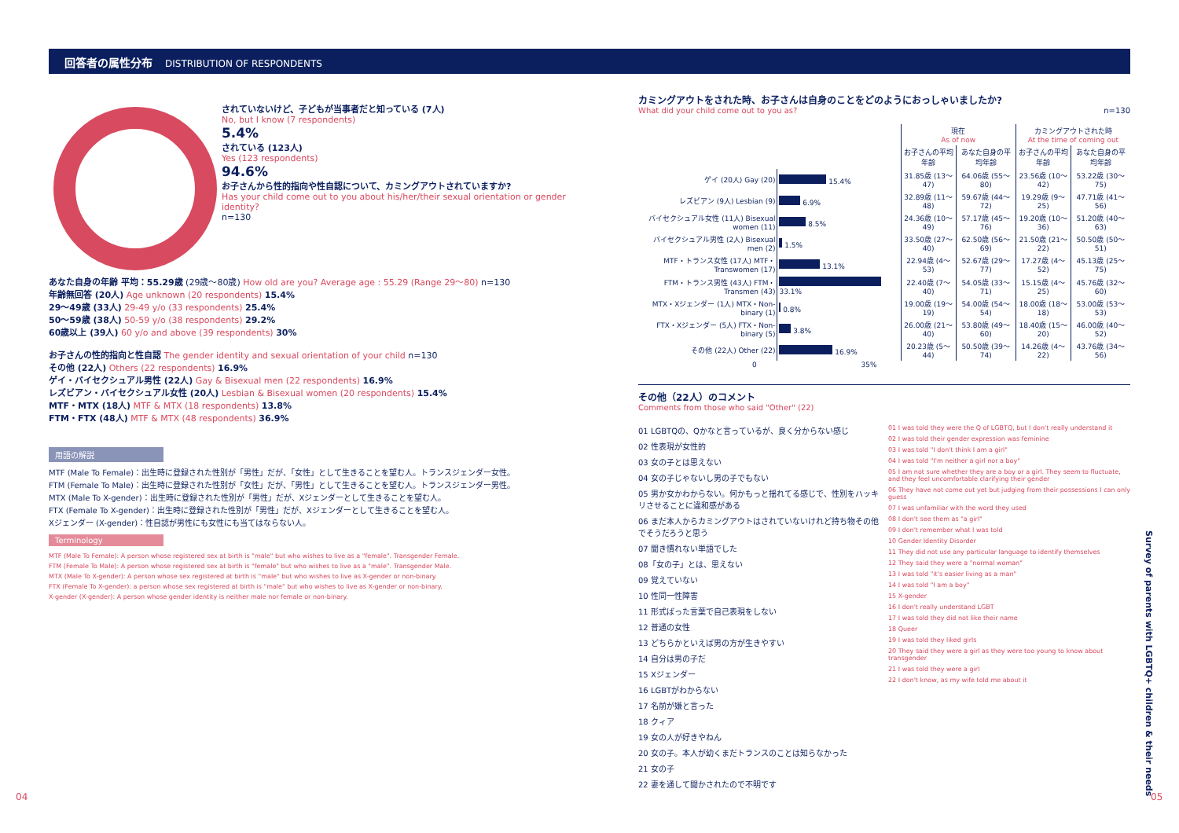回答者の属性分布 DISTRIBUTION OF RESPONDENTS
されていないけど、子どもが当事者だと知っている (7人)
No, but I know (7 respondents)
5.4%
されている (123人)
Yes (123 respondents)
94.6%
お子さんから性的指向や性自認について、カミングアウトされていますか?
Has your child come out to you about his/her/their sexual orientation or gender identity?
n=130
あなた自身の年齢 平均：55.29歳 (29歳～80歳) How old are you? Average age : 55.29 (Range 29～80) n=130
年齢無回答 (20人) Age unknown (20 respondents) 15.4%
29～49歳 (33人) 29-49 y/o (33 respondents) 25.4%
50～59歳 (38人) 50-59 y/o (38 respondents) 29.2%
60歳以上 (39人) 60 y/o and above (39 respondents) 30%
お子さんの性的指向と性自認 The gender identity and sexual orientation of your child n=130
その他 (22人) Others (22 respondents) 16.9%
ゲイ・バイセクシュアル男性 (22人) Gay & Bisexual men (22 respondents) 16.9%
レズビアン・バイセクシュアル女性 (20人) Lesbian & Bisexual women (20 respondents) 15.4%
MTF・MTX (18人) MTF & MTX (18 respondents) 13.8%
FTM・FTX (48人) MTF & MTX (48 respondents) 36.9%
用語の解説
MTF (Male To Female)：出生時に登録された性別が「男性」だが、「女性」として生きることを望む人。トランスジェンダー女性。
FTM (Female To Male)：出生時に登録された性別が「女性」だが、「男性」として生きることを望む人。トランスジェンダー男性。
MTX (Male To X-gender)：出生時に登録された性別が「男性」だが、Xジェンダーとして生きることを望む人。
FTX (Female To X-gender)：出生時に登録された性別が「男性」だが、Xジェンダーとして生きることを望む人。
Xジェンダー (X-gender)：性自認が男性にも女性にも当てはならない人。
Terminology
MTF (Male To Female): A person whose registered sex at birth is "male" but who wishes to live as a "female". Transgender Female.
FTM (Female To Male): A person whose registered sex at birth is "female" but who wishes to live as a "male". Transgender Male.
MTX (Male To X-gender): A person whose sex registered at birth is "male" but who wishes to live as X-gender or non-binary.
FTX (Female To X-gender): a person whose sex registered at birth is "male" but who wishes to live as X-gender or non-binary.
X-gender (X-gender): A person whose gender identity is neither male nor female or non-binary.
カミングアウトをされた時、お子さんは自身のことをどのようにおっしゃいましたか?
What did your child come out to you as? n=130
| | | 現在 As of now | | カミングアウトされた時 At the time of coming out | |
| --- | --- | --- | --- | --- | --- |
| | | お子さんの平均年齢 | あなた自身の平均年齢 | お子さんの平均年齢 | あなた自身の平均年齢 |
| ゲイ (20人) Gay (20) | 15.4% | 31.85歳 (13～47) | 64.06歳 (55～80) | 23.56歳 (10～42) | 53.22歳 (30～75) |
| レズビアン (9人) Lesbian (9) | 6.9% | 32.89歳 (11～48) | 59.67歳 (44～72) | 19.29歳 (9～25) | 47.71歳 (41～56) |
| バイセクシュアル女性 (11人) Bisexual women (11) | 8.5% | 24.36歳 (10～49) | 57.17歳 (45～76) | 19.20歳 (10～36) | 51.20歳 (40～63) |
| バイセクシュアル男性 (2人) Bisexual men (2) | 1.5% | 33.50歳 (27～40) | 62.50歳 (56～69) | 21.50歳 (21～22) | 50.50歳 (50～51) |
| MTF・トランス女性 (17人) MTF・Transwomen (17) | 13.1% | 22.94歳 (4～53) | 52.67歳 (29～77) | 17.27歳 (4～52) | 45.13歳 (25～75) |
| FTM・トランス男性 (43人) FTM・Transmen (43) | 33.1% | 22.40歳 (7～40) | 54.05歳 (33～71) | 15.15歳 (4～25) | 45.76歳 (32～60) |
| MTX・Xジェンダー (1人) MTX・Non-binary (1) | 0.8% | 19.00歳 (19～19) | 54.00歳 (54～54) | 18.00歳 (18～18) | 53.00歳 (53～53) |
| FTX・Xジェンダー (5人) FTX・Non-binary (5) | 3.8% | 26.00歳 (21～40) | 53.80歳 (49～60) | 18.40歳 (15～20) | 46.00歳 (40～52) |
| その他 (22人) Other (22) | 16.9% | 20.23歳 (5～44) | 50.50歳 (39～74) | 14.26歳 (4～22) | 43.76歳 (34～56) |
0 35%
その他（22人）のコメント
Comments from those who said "Other" (22)
01 LGBTQの、Qかなと言っているが、良く分からない感じ
02 性表現が女性的
03 女の子とは思えない
04 女の子じゃないし男の子でもない
05 男か女かわからない。何かもっと揺れてる感じで、性別をハッキリさせることに違和感がある
06 まだ本人からカミングアウトはされていないけれど持ち物その他でそうだろうと思う
07 聞き慣れない単語でした
08「女の子」とは、思えない
09 覚えていない
10 性同一性障害
11 形式ばった言葉で自己表現をしない
12 普通の女性
13 どちらかといえば男の方が生きやすい
14 自分は男の子だ
15 Xジェンダー
16 LGBTがわからない
17 名前が嫌と言った
18 クィア
19 女の人が好きやねん
20 女の子。本人が幼くまだトランスのことは知らなかった
21 女の子
22 妻を通して聞かされたので不明です
01 I was told they were the Q of LGBTQ, but I don't really understand it
02 I was told their gender expression was feminine
03 I was told "I don't think I am a girl"
04 I was told "I'm neither a girl nor a boy"
05 I am not sure whether they are a boy or a girl. They seem to fluctuate, and they feel uncomfortable clarifying their gender
06 They have not come out yet but judging from their possessions I can only guess
07 I was unfamiliar with the word they used
08 I don't see them as "a girl"
09 I don't remember what I was told
10 Gender Identity Disorder
11 They did not use any particular language to identify themselves
12 They said they were a "normal woman"
13 I was told "it's easier living as a man"
14 I was told "I am a boy"
15 X-gender
16 I don't really understand LGBT
17 I was told they did not like their name
18 Queer
19 I was told they liked girls
20 They said they were a girl as they were too young to know about transgender
21 I was told they were a girl
22 I don't know, as my wife told me about it
04 05
Survey of parents with LGBTQ+ children & their needs